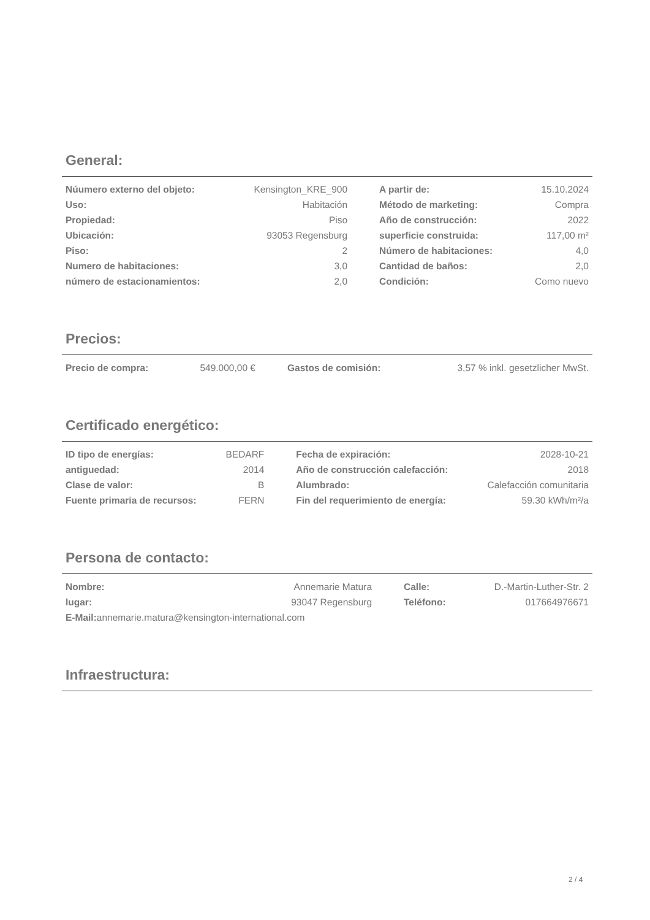General:
| Núumero externo del objeto: | Kensington_KRE_900 | | A partir de: | 15.10.2024 |
| Uso: | Habitación | | Método de marketing: | Compra |
| Propiedad: | Piso | | Año de construcción: | 2022 |
| Ubicación: | 93053 Regensburg | | superficie construida: | 117,00 m² |
| Piso: | 2 | | Número de habitaciones: | 4,0 |
| Numero de habitaciones: | 3,0 | | Cantidad de baños: | 2,0 |
| número de estacionamientos: | 2,0 | | Condición: | Como nuevo |
Precios:
| Precio de compra: | 549.000,00 € | | Gastos de comisión: | 3,57 % inkl. gesetzlicher MwSt. |
Certificado energético:
| ID tipo de energías: | BEDARF | | Fecha de expiración: | 2028-10-21 |
| antiguedad: | 2014 | | Año de construcción calefacción: | 2018 |
| Clase de valor: | B | | Alumbrado: | Calefacción comunitaria |
| Fuente primaria de recursos: | FERN | | Fin del requerimiento de energía: | 59.30 kWh/m²/a |
Persona de contacto:
| Nombre: | Annemarie Matura | | Calle: | D.-Martin-Luther-Str. 2 |
| lugar: | 93047 Regensburg | | Teléfono: | 017664976671 |
| E-Mail: annemarie.matura@kensington-international.com | | | | |
Infraestructura:
2 / 4